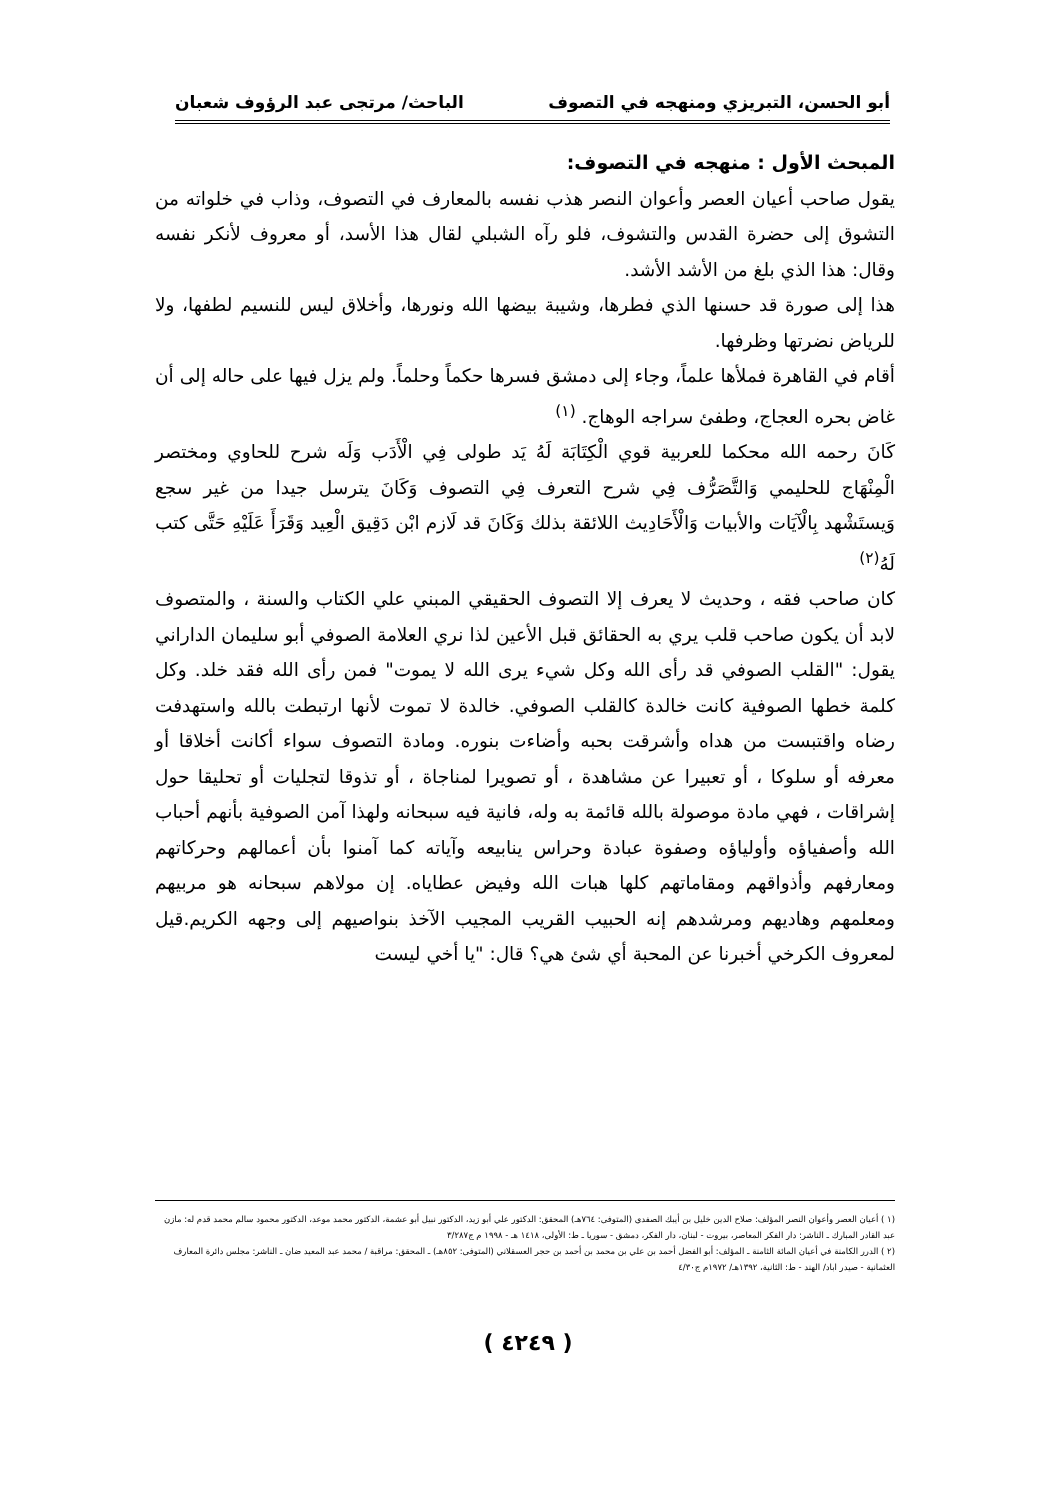أبو الحسن، التبريزي ومنهجه في التصوف الباحث/ مرتجى عبد الرؤوف شعبان
المبحث الأول : منهجه في التصوف:
يقول صاحب أعيان العصر وأعوان النصر هذب نفسه بالمعارف في التصوف، وذاب في خلواته من التشوق إلى حضرة القدس والتشوف، فلو رآه الشبلي لقال هذا الأسد، أو معروف لأنكر نفسه وقال: هذا الذي بلغ من الأشد الأشد.
هذا إلى صورة قد حسنها الذي فطرها، وشيبة بيضها الله ونورها، وأخلاق ليس للنسيم لطفها، ولا للرياض نضرتها وظرفها.
أقام في القاهرة فملأها علماً، وجاء إلى دمشق فسرها حكماً وحلماً. ولم يزل فيها على حاله إلى أن غاض بحره العجاج، وطفئ سراجه الوهاج. <sup>(١)</sup>
كَانَ رحمه الله محكما للعربية قوي الْكِتَابَة لَهُ يَد طولى فِي الْأَدَب وَلَه شرح للحاوي ومختصر الْمِنْهَاج للحليمي وَالتَّصَرُّف فِي شرح التعرف فِي التصوف وَكَانَ يترسل جيدا من غير سجع وَيستَشْهد بِالْآيَات والأبيات وَالْأَحَادِيث اللائقة بذلك وَكَانَ قد لَازم ابْن دَقِيق الْعِيد وَقَرَأَ عَلَيْهِ حَتَّى كتب لَهُ<sup>(٢)</sup>
كان صاحب فقه ، وحديث لا يعرف إلا التصوف الحقيقي المبني علي الكتاب والسنة ، والمتصوف لابد أن يكون صاحب قلب يري به الحقائق قبل الأعين لذا نري العلامة الصوفي أبو سليمان الداراني يقول: "القلب الصوفي قد رأى الله وكل شيء يرى الله لا يموت" فمن رأى الله فقد خلد. وكل كلمة خطها الصوفية كانت خالدة كالقلب الصوفي. خالدة لا تموت لأنها ارتبطت بالله واستهدفت رضاه واقتبست من هداه وأشرقت بحبه وأضاءت بنوره. ومادة التصوف سواء أكانت أخلاقا أو معرفه أو سلوكا ، أو تعبيرا عن مشاهدة ، أو تصويرا لمناجاة ، أو تذوقا لتجليات أو تحليقا حول إشراقات ، فهي مادة موصولة بالله قائمة به وله، فانية فيه سبحانه ولهذا آمن الصوفية بأنهم أحباب الله وأصفياؤه وأولياؤه وصفوة عبادة وحراس ينابيعه وآياته كما آمنوا بأن أعمالهم وحركاتهم ومعارفهم وأذواقهم ومقاماتهم كلها هبات الله وفيض عطاياه. إن مولاهم سبحانه هو مربيهم ومعلمهم وهاديهم ومرشدهم إنه الحبيب القريب المجيب الآخذ بنواصيهم إلى وجهه الكريم.قيل لمعروف الكرخي أخبرنا عن المحبة أي شئ هي؟ قال: "يا أخي ليست
(١ ) أعيان العصر وأعوان النصر المؤلف: صلاح الدين خليل بن أيبك الصفدي (المتوفى: ٧٦٤هـ) المحقق: الدكتور علي أبو زيد، الدكتور نبيل أبو عشمة، الدكتور محمد موعد، الدكتور محمود سالم محمد قدم له: مازن عبد القادر المبارك ـ الناشر: دار الفكر المعاصر، بيروت - لبنان، دار الفكر، دمشق - سوريا ـ ط: الأولى، ١٤١٨ هـ - ١٩٩٨ م ج٣/٢٨٧
(٢ ) الدرر الكامنة في أعيان المائة الثامنة ـ المؤلف: أبو الفضل أحمد بن علي بن محمد بن أحمد بن حجر العسقلاني (المتوفى: ٨٥٢هـ) ـ المحقق: مراقبة / محمد عبد المعيد ضان ـ الناشر: مجلس دائرة المعارف العثمانية - صيدر اباد/ الهند - ط: الثانية، ١٣٩٢هـ/ ١٩٧٢م ج٤/٣٠
( ٤٢٤٩ )